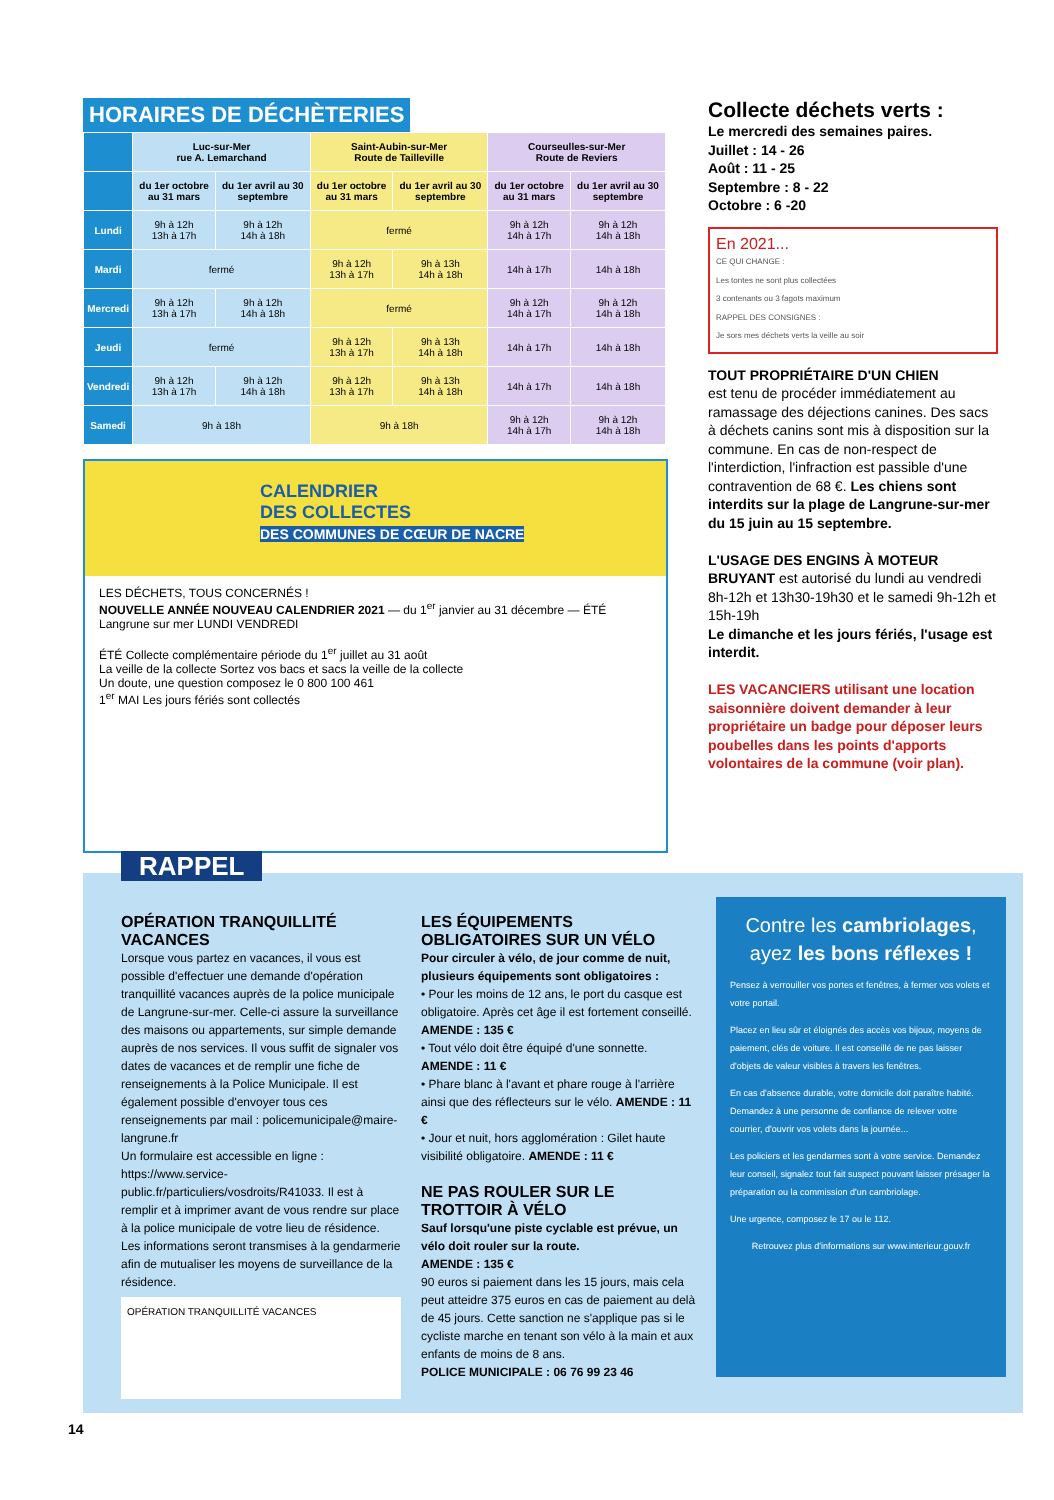HORAIRES DE DÉCHÈTERIES
| | Luc-sur-Mer rue A. Lemarchand | | Saint-Aubin-sur-Mer Route de Tailleville | | Courseulles-sur-Mer Route de Reviers | |
| --- | --- | --- | --- | --- | --- | --- |
| | du 1er octobre au 31 mars | du 1er avril au 30 septembre | du 1er octobre au 31 mars | du 1er avril au 30 septembre | du 1er octobre au 31 mars | du 1er avril au 30 septembre |
| Lundi | 9h à 12h 13h à 17h | 9h à 12h 14h à 18h | fermé | | 9h à 12h 14h à 17h | 9h à 12h 14h à 18h |
| Mardi | fermé | | 9h à 12h 13h à 17h | 9h à 13h 14h à 18h | 14h à 17h | 14h à 18h |
| Mercredi | 9h à 12h 13h à 17h | 9h à 12h 14h à 18h | fermé | | 9h à 12h 14h à 17h | 9h à 12h 14h à 18h |
| Jeudi | fermé | | 9h à 12h 13h à 17h | 9h à 13h 14h à 18h | 14h à 17h | 14h à 18h |
| Vendredi | 9h à 12h 13h à 17h | 9h à 12h 14h à 18h | 9h à 12h 13h à 17h | 9h à 13h 14h à 18h | 14h à 17h | 14h à 18h |
| Samedi | 9h à 18h | | 9h à 18h | | 9h à 12h 14h à 17h | 9h à 12h 14h à 18h |
CALENDRIER
DES COLLECTES
DES COMMUNES DE CŒUR DE NACRE
LES DÉCHETS, TOUS CONCERNÉS !
NOUVELLE ANNÉE NOUVEAU CALENDRIER 2021 — du 1<sup>er</sup> janvier au 31 décembre — ÉTÉ
Langrune sur mer LUNDI VENDREDI
ÉTÉ Collecte complémentaire période du 1<sup>er</sup> juillet au 31 août
La veille de la collecte Sortez vos bacs et sacs la veille de la collecte
Un doute, une question composez le 0 800 100 461
1<sup>er</sup> MAI Les jours fériés sont collectés
Collecte déchets verts :
Le mercredi des semaines paires.
Juillet : 14 - 26
Août : 11 - 25
Septembre : 8 - 22
Octobre : 6 -20
En 2021...
CE QUI CHANGE :
Les tontes ne sont plus collectées
3 contenants ou 3 fagots maximum
RAPPEL DES CONSIGNES :
Je sors mes déchets verts la veille au soir
TOUT PROPRIÉTAIRE D'UN CHIEN
est tenu de procéder immédiatement au ramassage des déjections canines. Des sacs à déchets canins sont mis à disposition sur la commune. En cas de non-respect de l'interdiction, l'infraction est passible d'une contravention de 68 €. Les chiens sont interdits sur la plage de Langrune-sur-mer du 15 juin au 15 septembre.
L'USAGE DES ENGINS À MOTEUR BRUYANT est autorisé du lundi au vendredi 8h-12h et 13h30-19h30 et le samedi 9h-12h et 15h-19h
Le dimanche et les jours fériés, l'usage est interdit.
LES VACANCIERS utilisant une location saisonnière doivent demander à leur propriétaire un badge pour déposer leurs poubelles dans les points d'apports volontaires de la commune (voir plan).
RAPPEL
OPÉRATION TRANQUILLITÉ VACANCES
Lorsque vous partez en vacances, il vous est possible d'effectuer une demande d'opération tranquillité vacances auprès de la police municipale de Langrune-sur-mer. Celle-ci assure la surveillance des maisons ou appartements, sur simple demande auprès de nos services. Il vous suffit de signaler vos dates de vacances et de remplir une fiche de renseignements à la Police Municipale. Il est également possible d'envoyer tous ces renseignements par mail : policemunicipale@maire-langrune.fr
Un formulaire est accessible en ligne : https://www.service-public.fr/particuliers/vosdroits/R41033. Il est à remplir et à imprimer avant de vous rendre sur place à la police municipale de votre lieu de résidence. Les informations seront transmises à la gendarmerie afin de mutualiser les moyens de surveillance de la résidence.
OPÉRATION TRANQUILLITÉ VACANCES
LES ÉQUIPEMENTS OBLIGATOIRES SUR UN VÉLO
Pour circuler à vélo, de jour comme de nuit, plusieurs équipements sont obligatoires :
• Pour les moins de 12 ans, le port du casque est obligatoire. Après cet âge il est fortement conseillé. AMENDE : 135 €
• Tout vélo doit être équipé d'une sonnette. AMENDE : 11 €
• Phare blanc à l'avant et phare rouge à l'arrière ainsi que des réflecteurs sur le vélo. AMENDE : 11 €
• Jour et nuit, hors agglomération : Gilet haute visibilité obligatoire. AMENDE : 11 €
NE PAS ROULER SUR LE TROTTOIR À VÉLO
Sauf lorsqu'une piste cyclable est prévue, un vélo doit rouler sur la route.
AMENDE : 135 €
90 euros si paiement dans les 15 jours, mais cela peut atteidre 375 euros en cas de paiement au delà de 45 jours. Cette sanction ne s'applique pas si le cycliste marche en tenant son vélo à la main et aux enfants de moins de 8 ans.
POLICE MUNICIPALE : 06 76 99 23 46
Contre les cambriolages, ayez les bons réflexes !
Pensez à verrouiller vos portes et fenêtres, à fermer vos volets et votre portail.
Placez en lieu sûr et éloignés des accès vos bijoux, moyens de paiement, clés de voiture. Il est conseillé de ne pas laisser d'objets de valeur visibles à travers les fenêtres.
En cas d'absence durable, votre domicile doit paraître habité. Demandez à une personne de confiance de relever votre courrier, d'ouvrir vos volets dans la journée...
Les policiers et les gendarmes sont à votre service. Demandez leur conseil, signalez tout fait suspect pouvant laisser présager la préparation ou la commission d'un cambriolage.
Une urgence, composez le 17 ou le 112.
Retrouvez plus d'informations sur www.interieur.gouv.fr
14